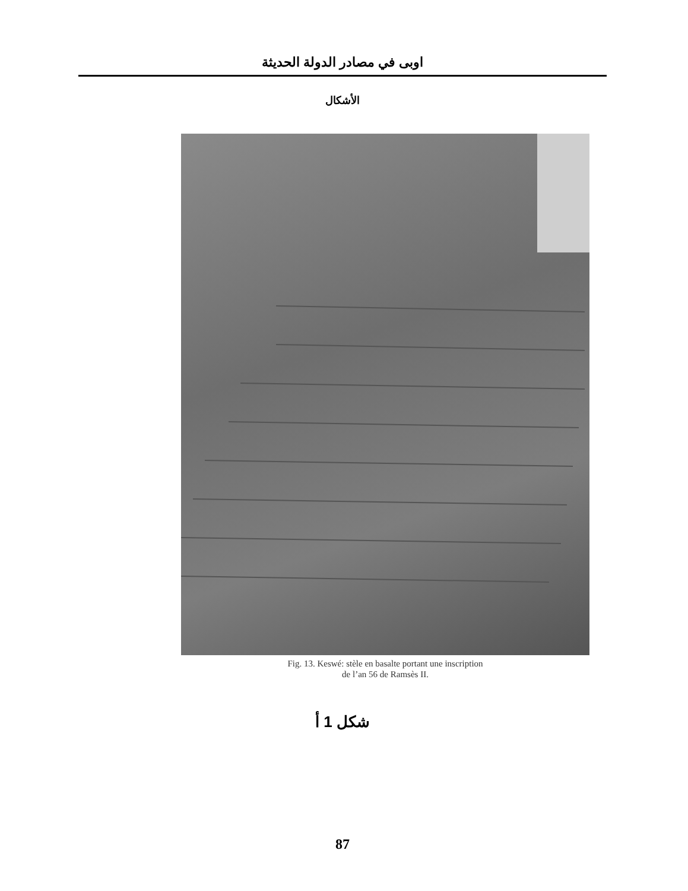اوبى في مصادر الدولة الحديثة
الأشكال
Fig. 13. Keswé: stèle en basalte portant une inscription
de l’an 56 de Ramsès II.
شكل 1 أ
87